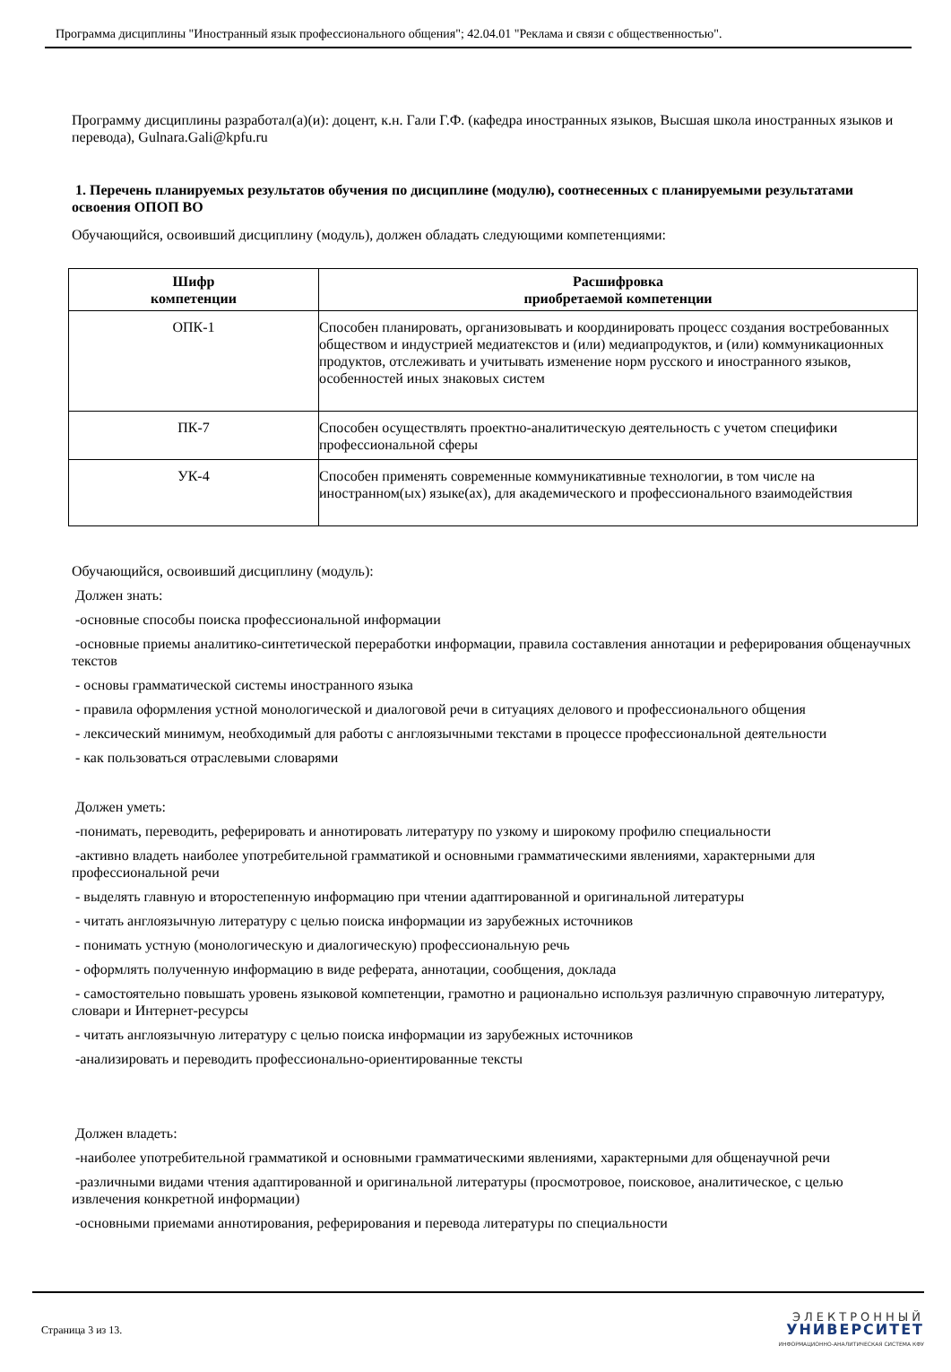Программа дисциплины "Иностранный язык профессионального общения"; 42.04.01 "Реклама и связи с общественностью".
Программу дисциплины разработал(а)(и): доцент, к.н. Гали Г.Ф. (кафедра иностранных языков, Высшая школа иностранных языков и перевода), Gulnara.Gali@kpfu.ru
1. Перечень планируемых результатов обучения по дисциплине (модулю), соотнесенных с планируемыми результатами освоения ОПОП ВО
Обучающийся, освоивший дисциплину (модуль), должен обладать следующими компетенциями:
| Шифр компетенции | Расшифровка приобретаемой компетенции |
| --- | --- |
| ОПК-1 | Способен планировать, организовывать и координировать процесс создания востребованных обществом и индустрией медиатекстов и (или) медиапродуктов, и (или) коммуникационных продуктов, отслеживать и учитывать изменение норм русского и иностранного языков, особенностей иных знаковых систем |
| ПК-7 | Способен осуществлять проектно-аналитическую деятельность с учетом специфики профессиональной сферы |
| УК-4 | Способен применять современные коммуникативные технологии, в том числе на иностранном(ых) языке(ах), для академического и профессионального взаимодействия |
Обучающийся, освоивший дисциплину (модуль):
Должен знать:
-основные способы поиска профессиональной информации
-основные приемы аналитико-синтетической переработки информации, правила составления аннотации и реферирования общенаучных текстов
- основы грамматической системы иностранного языка
- правила оформления устной монологической и диалоговой речи в ситуациях делового и профессионального общения
- лексический минимум, необходимый для работы с англоязычными текстами в процессе профессиональной деятельности
- как пользоваться отраслевыми словарями
Должен уметь:
-понимать, переводить, реферировать и аннотировать литературу по узкому и широкому профилю специальности
-активно владеть наиболее употребительной грамматикой и основными грамматическими явлениями, характерными для профессиональной речи
- выделять главную и второстепенную информацию при чтении адаптированной и оригинальной литературы
- читать англоязычную литературу с целью поиска информации из зарубежных источников
- понимать устную (монологическую и диалогическую) профессиональную речь
- оформлять полученную информацию в виде реферата, аннотации, сообщения, доклада
- самостоятельно повышать уровень языковой компетенции, грамотно и рационально используя различную справочную литературу, словари и Интернет-ресурсы
- читать англоязычную литературу с целью поиска информации из зарубежных источников
-анализировать и переводить профессионально-ориентированные тексты
Должен владеть:
-наиболее употребительной грамматикой и основными грамматическими явлениями, характерными для общенаучной речи
-различными видами чтения адаптированной и оригинальной литературы (просмотровое, поисковое, аналитическое, с целью извлечения конкретной информации)
-основными приемами аннотирования, реферирования и перевода литературы по специальности
Страница 3 из 13.
ЭЛЕКТРОННЫЙ
УНИВЕРСИТЕТ
ИНФОРМАЦИОННО-АНАЛИТИЧЕСКАЯ СИСТЕМА КФУ